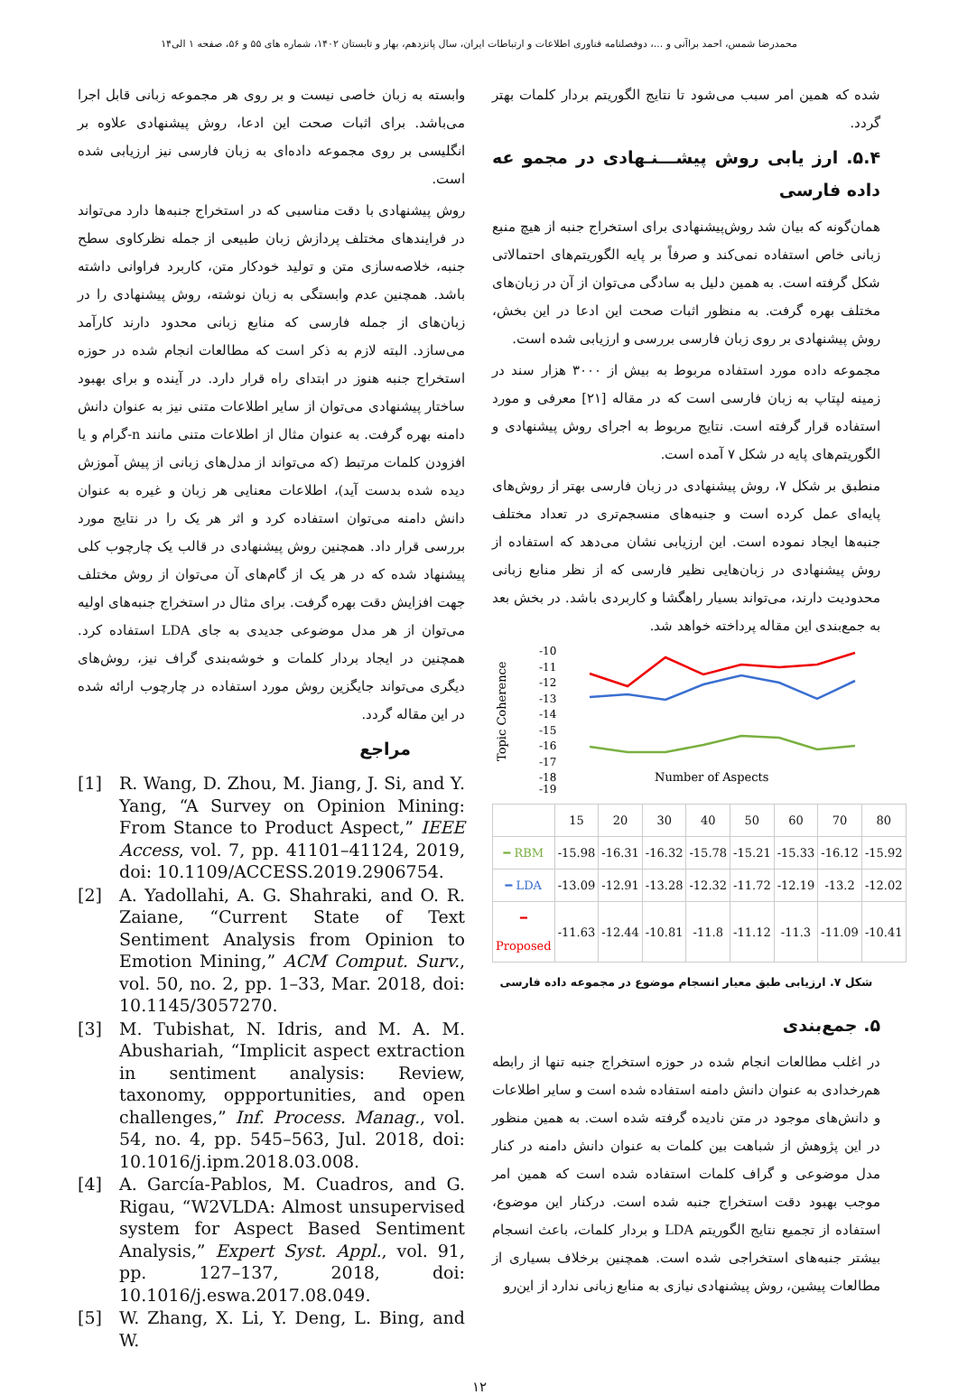محمدرضا شمس، احمد براآنی و ...، دوفصلنامه فناوری اطلاعات و ارتباطات ایران، سال پانزدهم، بهار و تابستان ۱۴۰۲، شماره های ۵۵ و ۵۶، صفحه ۱ الی۱۴
شده که همین امر سبب می‌شود تا نتایج الگوریتم بردار کلمات بهتر گردد.
۵.۴. ارز یابی روش پیشـــنـهادی در مجمو عه داده فارسی
همان‌گونه که بیان شد روش‌پیشنهادی برای استخراج جنبه از هیچ منبع زبانی خاص استفاده نمی‌کند و صرفاً بر پایه الگوریتم‌های احتمالاتی شکل گرفته است. به همین دلیل به سادگی می‌توان از آن در زبان‌های مختلف بهره گرفت. به منظور اثبات صحت این ادعا در این بخش، روش پیشنهادی بر روی زبان فارسی بررسی و ارزیابی شده است.
مجموعه داده مورد استفاده مربوط به بیش از ۳۰۰۰ هزار سند در زمینه لپتاپ به زبان فارسی است که در مقاله [۲۱] معرفی و مورد استفاده قرار گرفته است. نتایج مربوط به اجرای روش پیشنهادی و الگوریتم‌های پایه در شکل ۷ آمده است.
منطبق بر شکل ۷، روش پیشنهادی در زبان فارسی بهتر از روش‌های پایه‌ای عمل کرده است و جنبه‌های منسجم‌تری در تعداد مختلف جنبه‌ها ایجاد نموده است. این ارزیابی نشان می‌دهد که استفاده از روش پیشنهادی در زبان‌هایی نظیر فارسی که از نظر منابع زبانی محدودیت دارند، می‌تواند بسیار راهگشا و کاربردی باشد. در بخش بعد به جمع‌بندی این مقاله پرداخته خواهد شد.
Topic Coherence
-10
-11
-12
-13
-14
-15
-16
-17
-18
-19
Number of Aspects
| | 15 | 20 | 30 | 40 | 50 | 60 | 70 | 80 |
| ━ RBM | -15.98 | -16.31 | -16.32 | -15.78 | -15.21 | -15.33 | -16.12 | -15.92 |
| ━ LDA | -13.09 | -12.91 | -13.28 | -12.32 | -11.72 | -12.19 | -13.2 | -12.02 |
| ━ Proposed | -11.63 | -12.44 | -10.81 | -11.8 | -11.12 | -11.3 | -11.09 | -10.41 |
شکل ۷. ارزیابی طبق معیار انسجام موضوع در مجموعه داده فارسی
۵. جمع‌بندی
در اغلب مطالعات انجام شده در حوزه استخراج جنبه تنها از رابطه هم‌رخدادی به عنوان دانش دامنه استفاده شده است و سایر اطلاعات و دانش‌های موجود در متن نادیده گرفته شده است. به همین منظور در این پژوهش از شباهت بین کلمات به عنوان دانش دامنه در کنار مدل موضوعی و گراف کلمات استفاده شده است که همین امر موجب بهبود دقت استخراج جنبه شده است. درکنار این موضوع، استفاده از تجمیع نتایج الگوریتم LDA و بردار کلمات، باعث انسجام بیشتر جنبه‌های استخراجی شده است. همچنین برخلاف بسیاری از مطالعات پیشین، روش پیشنهادی نیازی به منابع زبانی ندارد از این‌رو
وابسته به زبان خاصی نیست و بر روی هر مجموعه زبانی قابل اجرا می‌باشد. برای اثبات صحت این ادعا، روش پیشنهادی علاوه بر انگلیسی بر روی مجموعه داده‌ای به زبان فارسی نیز ارزیابی شده است.
روش پیشنهادی با دقت مناسبی که در استخراج جنبه‌ها دارد می‌تواند در فرایندهای مختلف پردازش زبان طبیعی از جمله نظرکاوی سطح جنبه، خلاصه‌سازی متن و تولید خودکار متن، کاربرد فراوانی داشته باشد. همچنین عدم وابستگی به زبان نوشته، روش پیشنهادی را در زبان‌های از جمله فارسی که منابع زبانی محدود دارند کارآمد می‌سازد. البته لازم به ذکر است که مطالعات انجام شده در حوزه استخراج جنبه هنوز در ابتدای راه قرار دارد. در آینده و برای بهبود ساختار پیشنهادی می‌توان از سایر اطلاعات متنی نیز به عنوان دانش دامنه بهره گرفت. به عنوان مثال از اطلاعات متنی مانند n-گرام و یا افزودن کلمات مرتبط (که می‌تواند از مدل‌های زبانی از پیش آموزش دیده شده بدست آید)، اطلاعات معنایی هر زبان و غیره به عنوان دانش دامنه می‌توان استفاده کرد و اثر هر یک را در نتایج مورد بررسی قرار داد. همچنین روش پیشنهادی در قالب یک چارچوب کلی پیشنهاد شده که در هر یک از گام‌های آن می‌توان از روش مختلف جهت افزایش دقت بهره گرفت. برای مثال در استخراج جنبه‌های اولیه می‌توان از هر مدل موضوعی جدیدی به جای LDA استفاده کرد. همچنین در ایجاد بردار کلمات و خوشه‌بندی گراف نیز، روش‌های دیگری می‌تواند جایگزین روش مورد استفاده در چارچوب ارائه شده در این مقاله گردد.
مراجع
[1] R. Wang, D. Zhou, M. Jiang, J. Si, and Y. Yang, “A Survey on Opinion Mining: From Stance to Product Aspect,” IEEE Access, vol. 7, pp. 41101–41124, 2019, doi: 10.1109/ACCESS.2019.2906754.
[2] A. Yadollahi, A. G. Shahraki, and O. R. Zaiane, “Current State of Text Sentiment Analysis from Opinion to Emotion Mining,” ACM Comput. Surv., vol. 50, no. 2, pp. 1–33, Mar. 2018, doi: 10.1145/3057270.
[3] M. Tubishat, N. Idris, and M. A. M. Abushariah, “Implicit aspect extraction in sentiment analysis: Review, taxonomy, oppportunities, and open challenges,” Inf. Process. Manag., vol. 54, no. 4, pp. 545–563, Jul. 2018, doi: 10.1016/j.ipm.2018.03.008.
[4] A. García-Pablos, M. Cuadros, and G. Rigau, “W2VLDA: Almost unsupervised system for Aspect Based Sentiment Analysis,” Expert Syst. Appl., vol. 91, pp. 127–137, 2018, doi: 10.1016/j.eswa.2017.08.049.
[5] W. Zhang, X. Li, Y. Deng, L. Bing, and W.
۱۲